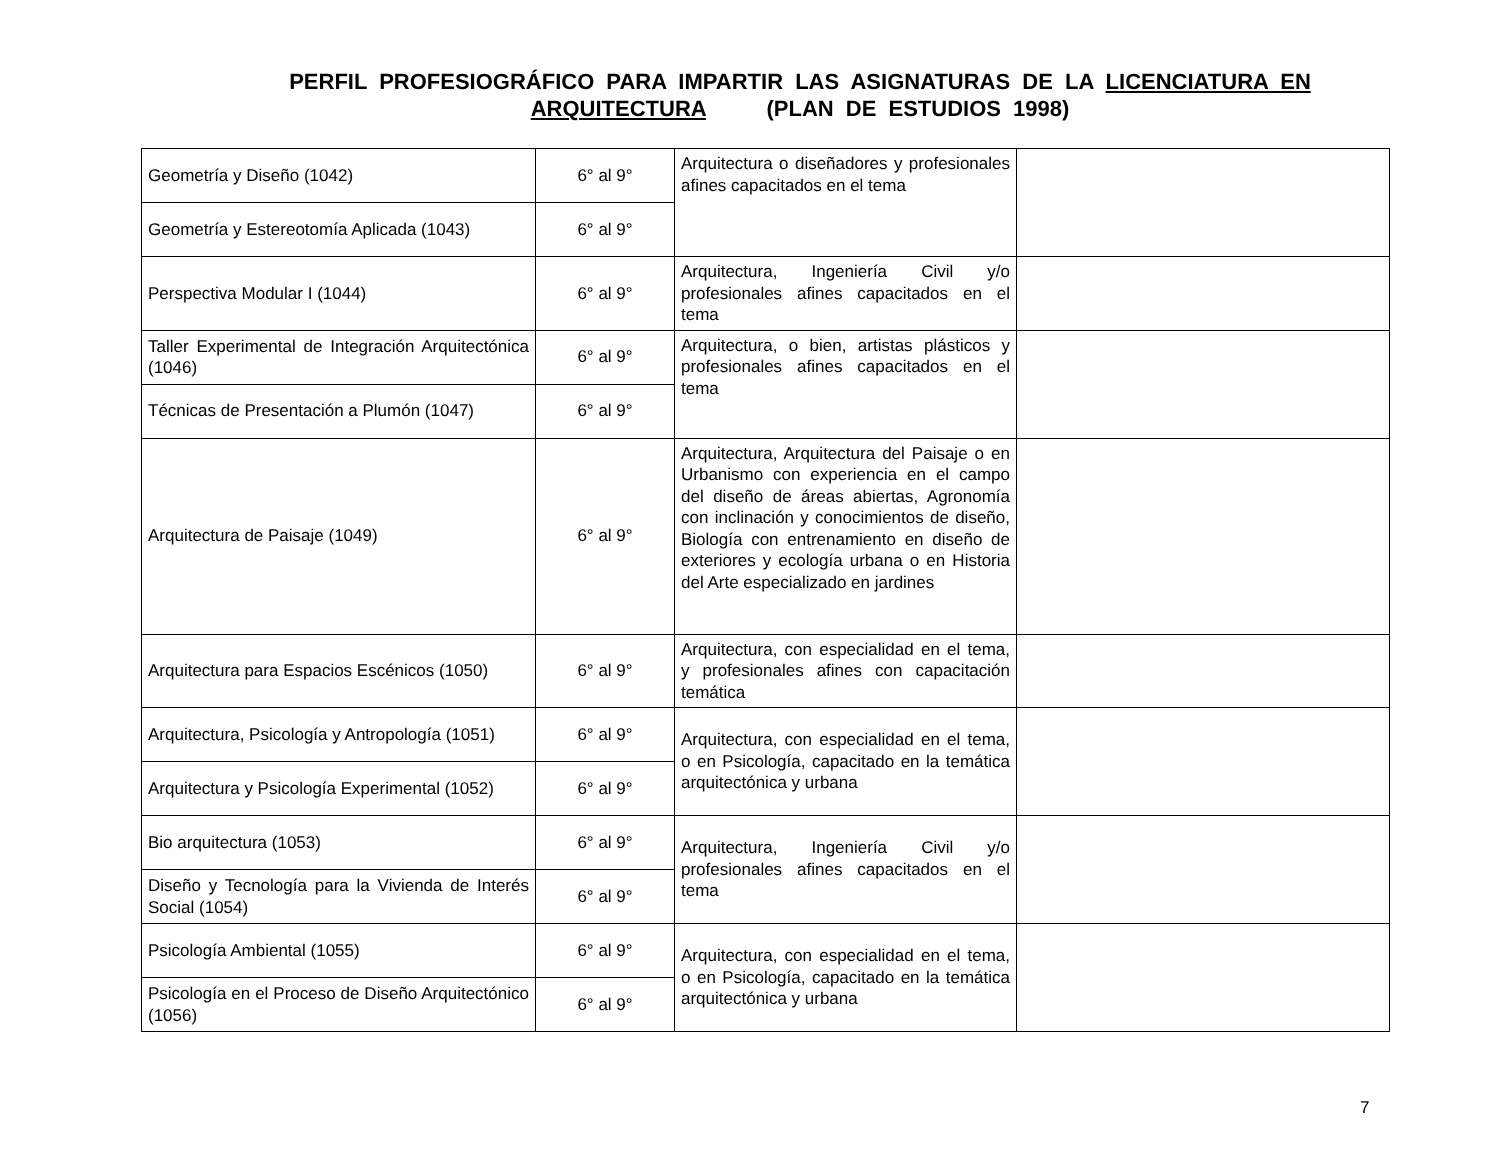PERFIL PROFESIOGRÁFICO PARA IMPARTIR LAS ASIGNATURAS DE LA LICENCIATURA EN ARQUITECTURA (PLAN DE ESTUDIOS 1998)
| Geometría y Diseño (1042) | 6° al 9° | Arquitectura o diseñadores y profesionales afines capacitados en el tema | |
| Geometría y Estereotomía Aplicada (1043) | 6° al 9° | | |
| Perspectiva Modular I (1044) | 6° al 9° | Arquitectura, Ingeniería Civil y/o profesionales afines capacitados en el tema | |
| Taller Experimental de Integración Arquitectónica (1046) | 6° al 9° | Arquitectura, o bien, artistas plásticos y profesionales afines capacitados en el tema | |
| Técnicas de Presentación a Plumón (1047) | 6° al 9° | | |
| Arquitectura de Paisaje (1049) | 6° al 9° | Arquitectura, Arquitectura del Paisaje o en Urbanismo con experiencia en el campo del diseño de áreas abiertas, Agronomía con inclinación y conocimientos de diseño, Biología con entrenamiento en diseño de exteriores y ecología urbana o en Historia del Arte especializado en jardines | |
| Arquitectura para Espacios Escénicos (1050) | 6° al 9° | Arquitectura, con especialidad en el tema, y profesionales afines con capacitación temática | |
| Arquitectura, Psicología y Antropología (1051) | 6° al 9° | Arquitectura, con especialidad en el tema, o en Psicología, capacitado en la temática arquitectónica y urbana | |
| Arquitectura y Psicología Experimental (1052) | 6° al 9° | | |
| Bio arquitectura (1053) | 6° al 9° | Arquitectura, Ingeniería Civil y/o profesionales afines capacitados en el tema | |
| Diseño y Tecnología para la Vivienda de Interés Social (1054) | 6° al 9° | | |
| Psicología Ambiental (1055) | 6° al 9° | Arquitectura, con especialidad en el tema, o en Psicología, capacitado en la temática arquitectónica y urbana | |
| Psicología en el Proceso de Diseño Arquitectónico (1056) | 6° al 9° | | |
7